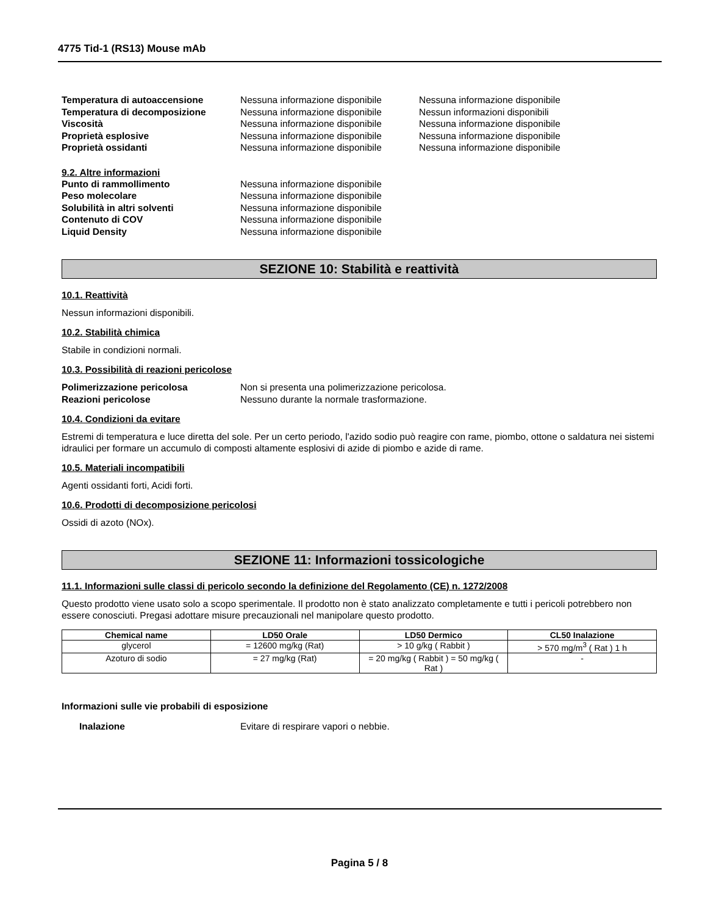4775 Tid-1 (RS13) Mouse mAb
Temperatura di autoaccensione Nessuna informazione disponibile
Nessuna informazione disponibile
Temperatura di decomposizione Nessuna informazione disponibile
Nessun informazioni disponibili
Viscosità Nessuna informazione disponibile
Nessuna informazione disponibile
Proprietà esplosive Nessuna informazione disponibile
Nessuna informazione disponibile
Proprietà ossidanti Nessuna informazione disponibile
Nessuna informazione disponibile
9.2. Altre informazioni
Punto di rammollimento Nessuna informazione disponibile
Peso molecolare Nessuna informazione disponibile
Solubilità in altri solventi Nessuna informazione disponibile
Contenuto di COV Nessuna informazione disponibile
Liquid Density Nessuna informazione disponibile
SEZIONE 10: Stabilità e reattività
10.1. Reattività
Nessun informazioni disponibili.
10.2. Stabilità chimica
Stabile in condizioni normali.
10.3. Possibilità di reazioni pericolose
Polimerizzazione pericolosa Non si presenta una polimerizzazione pericolosa.
Reazioni pericolose Nessuno durante la normale trasformazione.
10.4. Condizioni da evitare
Estremi di temperatura e luce diretta del sole. Per un certo periodo, l'azido sodio può reagire con rame, piombo, ottone o saldatura nei sistemi idraulici per formare un accumulo di composti altamente esplosivi di azide di piombo e azide di rame.
10.5. Materiali incompatibili
Agenti ossidanti forti, Acidi forti.
10.6. Prodotti di decomposizione pericolosi
Ossidi di azoto (NOx).
SEZIONE 11: Informazioni tossicologiche
11.1. Informazioni sulle classi di pericolo secondo la definizione del Regolamento (CE) n. 1272/2008
Questo prodotto viene usato solo a scopo sperimentale. Il prodotto non è stato analizzato completamente e tutti i pericoli potrebbero non essere conosciuti. Pregasi adottare misure precauzionali nel manipolare questo prodotto.
| Chemical name | LD50 Orale | LD50 Dermico | CL50 Inalazione |
| --- | --- | --- | --- |
| glycerol | = 12600 mg/kg (Rat) | > 10 g/kg ( Rabbit ) | > 570 mg/m<sup>3</sup> ( Rat ) 1 h |
| Azoturo di sodio | = 27 mg/kg (Rat) | = 20 mg/kg ( Rabbit ) = 50 mg/kg ( Rat ) | - |
Informazioni sulle vie probabili di esposizione
Inalazione Evitare di respirare vapori o nebbie.
Pagina 5 / 8